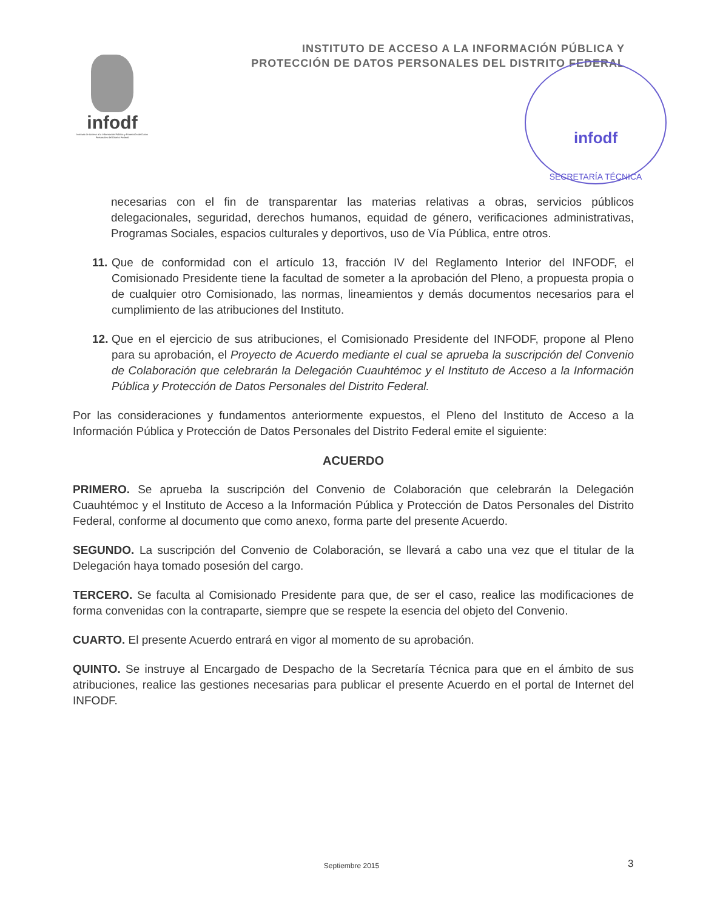INSTITUTO DE ACCESO A LA INFORMACIÓN PÚBLICA Y
PROTECCIÓN DE DATOS PERSONALES DEL DISTRITO FEDERAL
infodf
Instituto de Acceso a la Información Pública y Protección de Datos Personales del Distrito Federal
infodf
SECRETARÍA TÉCNICA
necesarias con el fin de transparentar las materias relativas a obras, servicios públicos delegacionales, seguridad, derechos humanos, equidad de género, verificaciones administrativas, Programas Sociales, espacios culturales y deportivos, uso de Vía Pública, entre otros.
11.
Que de conformidad con el artículo 13, fracción IV del Reglamento Interior del INFODF, el Comisionado Presidente tiene la facultad de someter a la aprobación del Pleno, a propuesta propia o de cualquier otro Comisionado, las normas, lineamientos y demás documentos necesarios para el cumplimiento de las atribuciones del Instituto.
12.
Que en el ejercicio de sus atribuciones, el Comisionado Presidente del INFODF, propone al Pleno para su aprobación, el Proyecto de Acuerdo mediante el cual se aprueba la suscripción del Convenio de Colaboración que celebrarán la Delegación Cuauhtémoc y el Instituto de Acceso a la Información Pública y Protección de Datos Personales del Distrito Federal.
Por las consideraciones y fundamentos anteriormente expuestos, el Pleno del Instituto de Acceso a la Información Pública y Protección de Datos Personales del Distrito Federal emite el siguiente:
ACUERDO
PRIMERO. Se aprueba la suscripción del Convenio de Colaboración que celebrarán la Delegación Cuauhtémoc y el Instituto de Acceso a la Información Pública y Protección de Datos Personales del Distrito Federal, conforme al documento que como anexo, forma parte del presente Acuerdo.
SEGUNDO. La suscripción del Convenio de Colaboración, se llevará a cabo una vez que el titular de la Delegación haya tomado posesión del cargo.
TERCERO. Se faculta al Comisionado Presidente para que, de ser el caso, realice las modificaciones de forma convenidas con la contraparte, siempre que se respete la esencia del objeto del Convenio.
CUARTO. El presente Acuerdo entrará en vigor al momento de su aprobación.
QUINTO. Se instruye al Encargado de Despacho de la Secretaría Técnica para que en el ámbito de sus atribuciones, realice las gestiones necesarias para publicar el presente Acuerdo en el portal de Internet del INFODF.
Septiembre 2015 3